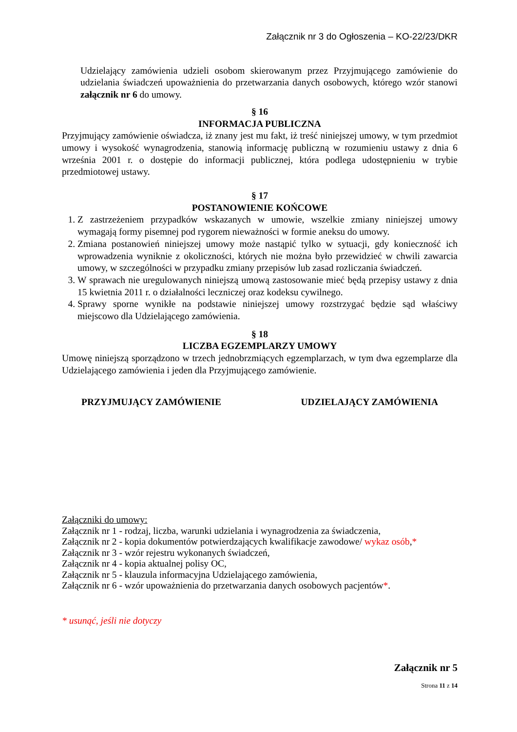Załącznik nr 3 do Ogłoszenia – KO-22/23/DKR
Udzielający zamówienia udzieli osobom skierowanym przez Przyjmującego zamówienie do udzielania świadczeń upoważnienia do przetwarzania danych osobowych, którego wzór stanowi załącznik nr 6 do umowy.
§ 16
INFORMACJA PUBLICZNA
Przyjmujący zamówienie oświadcza, iż znany jest mu fakt, iż treść niniejszej umowy, w tym przedmiot umowy i wysokość wynagrodzenia, stanowią informację publiczną w rozumieniu ustawy z dnia 6 września 2001 r. o dostępie do informacji publicznej, która podlega udostępnieniu w trybie przedmiotowej ustawy.
§ 17
POSTANOWIENIE KOŃCOWE
1. Z zastrzeżeniem przypadków wskazanych w umowie, wszelkie zmiany niniejszej umowy wymagają formy pisemnej pod rygorem nieważności w formie aneksu do umowy.
2. Zmiana postanowień niniejszej umowy może nastąpić tylko w sytuacji, gdy konieczność ich wprowadzenia wyniknie z okoliczności, których nie można było przewidzieć w chwili zawarcia umowy, w szczególności w przypadku zmiany przepisów lub zasad rozliczania świadczeń.
3. W sprawach nie uregulowanych niniejszą umową zastosowanie mieć będą przepisy ustawy z dnia 15 kwietnia 2011 r. o działalności leczniczej oraz kodeksu cywilnego.
4. Sprawy sporne wynikłe na podstawie niniejszej umowy rozstrzygać będzie sąd właściwy miejscowo dla Udzielającego zamówienia.
§ 18
LICZBA EGZEMPLARZY UMOWY
Umowę niniejszą sporządzono w trzech jednobrzmiących egzemplarzach, w tym dwa egzemplarze dla Udzielającego zamówienia i jeden dla Przyjmującego zamówienie.
PRZYJMUJĄCY ZAMÓWIENIE UDZIELAJĄCY ZAMÓWIENIA
Załączniki do umowy:
Załącznik nr 1 - rodzaj, liczba, warunki udzielania i wynagrodzenia za świadczenia,
Załącznik nr 2 - kopia dokumentów potwierdzających kwalifikacje zawodowe/ wykaz osób,*
Załącznik nr 3 - wzór rejestru wykonanych świadczeń,
Załącznik nr 4 - kopia aktualnej polisy OC,
Załącznik nr 5 - klauzula informacyjna Udzielającego zamówienia,
Załącznik nr 6 - wzór upoważnienia do przetwarzania danych osobowych pacjentów*.
* usunąć, jeśli nie dotyczy
Załącznik nr 5
Strona 11 z 14